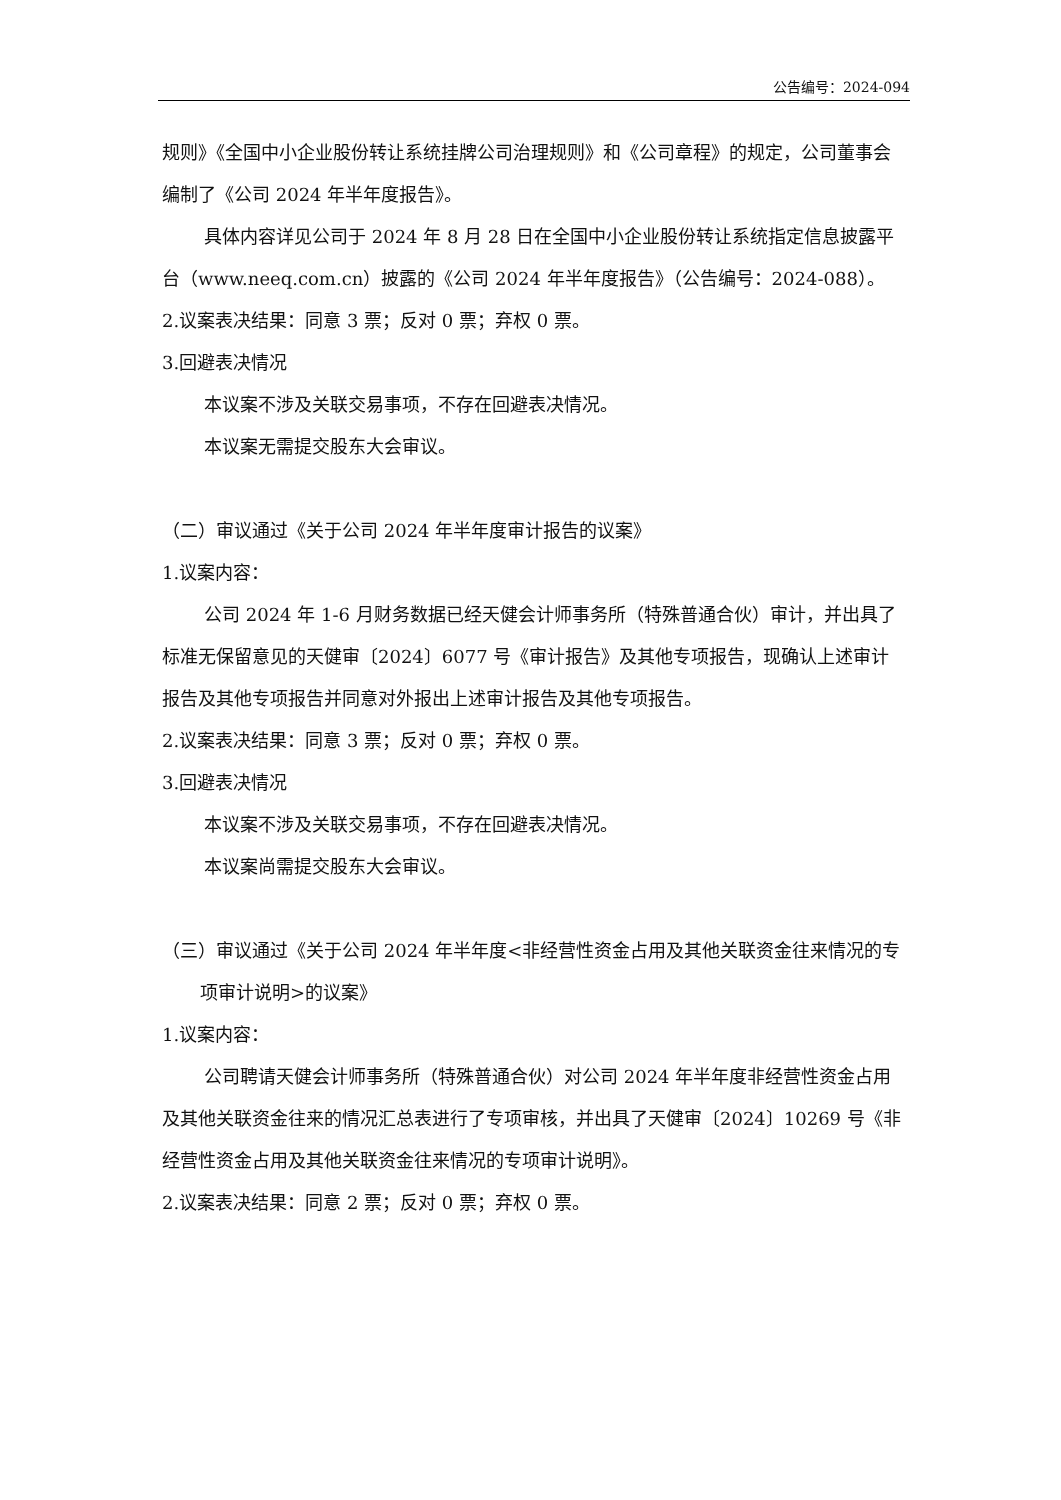公告编号：2024-094
规则》《全国中小企业股份转让系统挂牌公司治理规则》和《公司章程》的规定，公司董事会编制了《公司 2024 年半年度报告》。
具体内容详见公司于 2024 年 8 月 28 日在全国中小企业股份转让系统指定信息披露平台（www.neeq.com.cn）披露的《公司 2024 年半年度报告》（公告编号：2024-088）。
2.议案表决结果：同意 3 票；反对 0 票；弃权 0 票。
3.回避表决情况
本议案不涉及关联交易事项，不存在回避表决情况。
本议案无需提交股东大会审议。
（二）审议通过《关于公司 2024 年半年度审计报告的议案》
1.议案内容：
公司 2024 年 1-6 月财务数据已经天健会计师事务所（特殊普通合伙）审计，并出具了标准无保留意见的天健审〔2024〕6077 号《审计报告》及其他专项报告，现确认上述审计报告及其他专项报告并同意对外报出上述审计报告及其他专项报告。
2.议案表决结果：同意 3 票；反对 0 票；弃权 0 票。
3.回避表决情况
本议案不涉及关联交易事项，不存在回避表决情况。
本议案尚需提交股东大会审议。
（三）审议通过《关于公司 2024 年半年度<非经营性资金占用及其他关联资金往来情况的专项审计说明>的议案》
1.议案内容：
公司聘请天健会计师事务所（特殊普通合伙）对公司 2024 年半年度非经营性资金占用及其他关联资金往来的情况汇总表进行了专项审核，并出具了天健审〔2024〕10269 号《非经营性资金占用及其他关联资金往来情况的专项审计说明》。
2.议案表决结果：同意 2 票；反对 0 票；弃权 0 票。